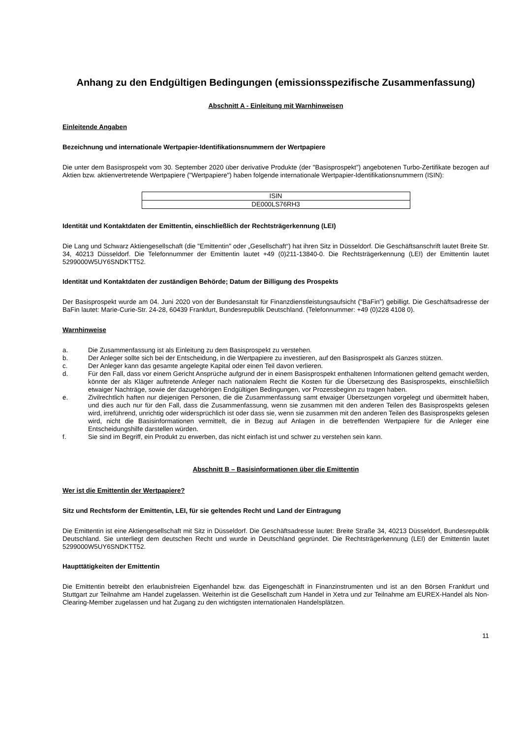Anhang zu den Endgültigen Bedingungen (emissionsspezifische Zusammenfassung)
Abschnitt A - Einleitung mit Warnhinweisen
Einleitende Angaben
Bezeichnung und internationale Wertpapier-Identifikationsnummern der Wertpapiere
Die unter dem Basisprospekt vom 30. September 2020 über derivative Produkte (der "Basisprospekt") angebotenen Turbo-Zertifikate bezogen auf Aktien bzw. aktienvertretende Wertpapiere ("Wertpapiere") haben folgende internationale Wertpapier-Identifikationsnummern (ISIN):
| ISIN |
| --- |
| DE000LS76RH3 |
Identität und Kontaktdaten der Emittentin, einschließlich der Rechtsträgerkennung (LEI)
Die Lang und Schwarz Aktiengesellschaft (die "Emittentin" oder „Gesellschaft“) hat ihren Sitz in Düsseldorf. Die Geschäftsanschrift lautet Breite Str. 34, 40213 Düsseldorf. Die Telefonnummer der Emittentin lautet +49 (0)211-13840-0. Die Rechtsträgerkennung (LEI) der Emittentin lautet 5299000W5UY6SNDKTT52.
Identität und Kontaktdaten der zuständigen Behörde; Datum der Billigung des Prospekts
Der Basisprospekt wurde am 04. Juni 2020 von der Bundesanstalt für Finanzdienstleistungsaufsicht ("BaFin") gebilligt. Die Geschäftsadresse der BaFin lautet: Marie-Curie-Str. 24-28, 60439 Frankfurt, Bundesrepublik Deutschland. (Telefonnummer: +49 (0)228 4108 0).
Warnhinweise
a. Die Zusammenfassung ist als Einleitung zu dem Basisprospekt zu verstehen.
b. Der Anleger sollte sich bei der Entscheidung, in die Wertpapiere zu investieren, auf den Basisprospekt als Ganzes stützen.
c. Der Anleger kann das gesamte angelegte Kapital oder einen Teil davon verlieren.
d. Für den Fall, dass vor einem Gericht Ansprüche aufgrund der in einem Basisprospekt enthaltenen Informationen geltend gemacht werden, könnte der als Kläger auftretende Anleger nach nationalem Recht die Kosten für die Übersetzung des Basisprospekts, einschließlich etwaiger Nachträge, sowie der dazugehörigen Endgültigen Bedingungen, vor Prozessbeginn zu tragen haben.
e. Zivilrechtlich haften nur diejenigen Personen, die die Zusammenfassung samt etwaiger Übersetzungen vorgelegt und übermittelt haben, und dies auch nur für den Fall, dass die Zusammenfassung, wenn sie zusammen mit den anderen Teilen des Basisprospekts gelesen wird, irreführend, unrichtig oder widersprüchlich ist oder dass sie, wenn sie zusammen mit den anderen Teilen des Basisprospekts gelesen wird, nicht die Basisinformationen vermittelt, die in Bezug auf Anlagen in die betreffenden Wertpapiere für die Anleger eine Entscheidungshilfe darstellen würden.
f. Sie sind im Begriff, ein Produkt zu erwerben, das nicht einfach ist und schwer zu verstehen sein kann.
Abschnitt B – Basisinformationen über die Emittentin
Wer ist die Emittentin der Wertpapiere?
Sitz und Rechtsform der Emittentin, LEI, für sie geltendes Recht und Land der Eintragung
Die Emittentin ist eine Aktiengesellschaft mit Sitz in Düsseldorf. Die Geschäftsadresse lautet: Breite Straße 34, 40213 Düsseldorf, Bundesrepublik Deutschland. Sie unterliegt dem deutschen Recht und wurde in Deutschland gegründet. Die Rechtsträgerkennung (LEI) der Emittentin lautet 5299000W5UY6SNDKTT52.
Haupttätigkeiten der Emittentin
Die Emittentin betreibt den erlaubnisfreien Eigenhandel bzw. das Eigengeschäft in Finanzinstrumenten und ist an den Börsen Frankfurt und Stuttgart zur Teilnahme am Handel zugelassen. Weiterhin ist die Gesellschaft zum Handel in Xetra und zur Teilnahme am EUREX-Handel als Non-Clearing-Member zugelassen und hat Zugang zu den wichtigsten internationalen Handelsplätzen.
11